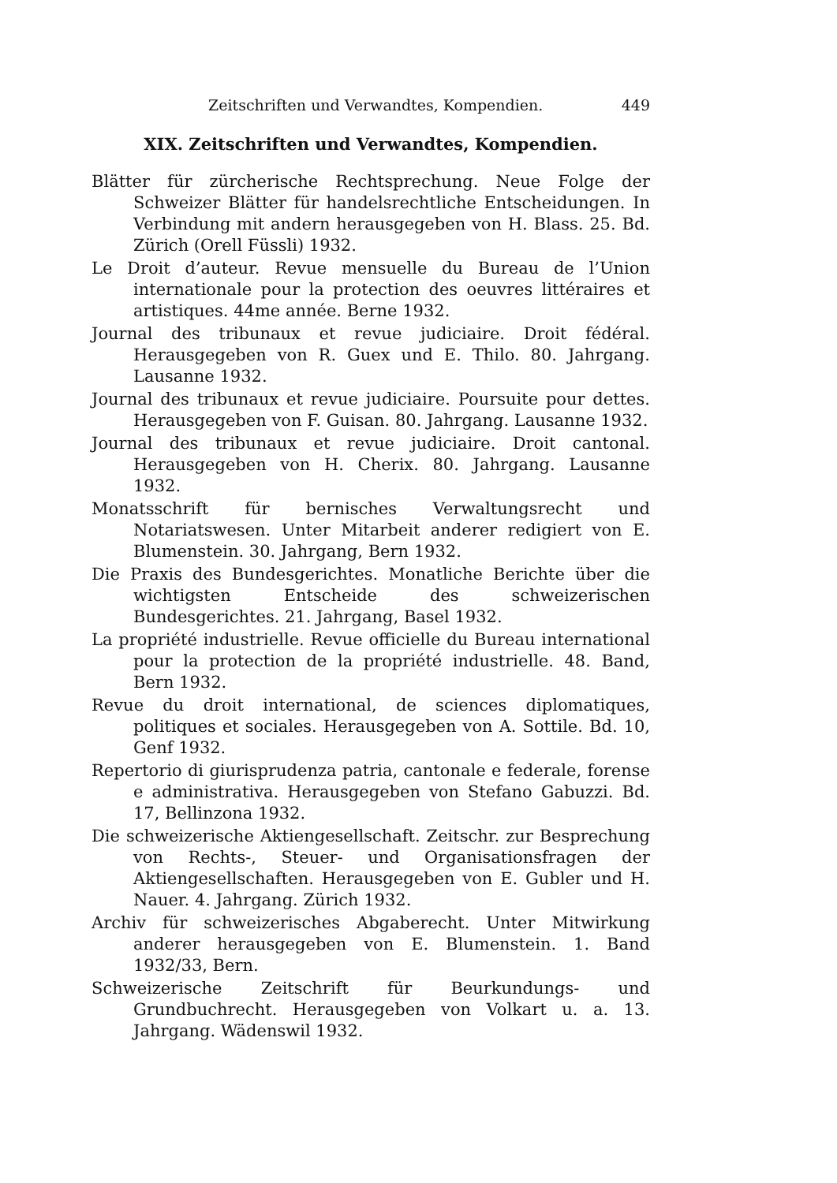Zeitschriften und Verwandtes, Kompendien. 449
XIX. Zeitschriften und Verwandtes, Kompendien.
Blätter für zürcherische Rechtsprechung. Neue Folge der Schweizer Blätter für handelsrechtliche Entscheidungen. In Verbindung mit andern herausgegeben von H. Blass. 25. Bd. Zürich (Orell Füssli) 1932.
Le Droit d’auteur. Revue mensuelle du Bureau de l’Union internationale pour la protection des oeuvres littéraires et artistiques. 44me année. Berne 1932.
Journal des tribunaux et revue judiciaire. Droit fédéral. Herausgegeben von R. Guex und E. Thilo. 80. Jahrgang. Lausanne 1932.
Journal des tribunaux et revue judiciaire. Poursuite pour dettes. Herausgegeben von F. Guisan. 80. Jahrgang. Lausanne 1932.
Journal des tribunaux et revue judiciaire. Droit cantonal. Herausgegeben von H. Cherix. 80. Jahrgang. Lausanne 1932.
Monatsschrift für bernisches Verwaltungsrecht und Notariatswesen. Unter Mitarbeit anderer redigiert von E. Blumenstein. 30. Jahrgang, Bern 1932.
Die Praxis des Bundesgerichtes. Monatliche Berichte über die wichtigsten Entscheide des schweizerischen Bundesgerichtes. 21. Jahrgang, Basel 1932.
La propriété industrielle. Revue officielle du Bureau international pour la protection de la propriété industrielle. 48. Band, Bern 1932.
Revue du droit international, de sciences diplomatiques, politiques et sociales. Herausgegeben von A. Sottile. Bd. 10, Genf 1932.
Repertorio di giurisprudenza patria, cantonale e federale, forense e administrativa. Herausgegeben von Stefano Gabuzzi. Bd. 17, Bellinzona 1932.
Die schweizerische Aktiengesellschaft. Zeitschr. zur Besprechung von Rechts-, Steuer- und Organisationsfragen der Aktiengesellschaften. Herausgegeben von E. Gubler und H. Nauer. 4. Jahrgang. Zürich 1932.
Archiv für schweizerisches Abgaberecht. Unter Mitwirkung anderer herausgegeben von E. Blumenstein. 1. Band 1932/33, Bern.
Schweizerische Zeitschrift für Beurkundungs- und Grundbuchrecht. Herausgegeben von Volkart u. a. 13. Jahrgang. Wädenswil 1932.